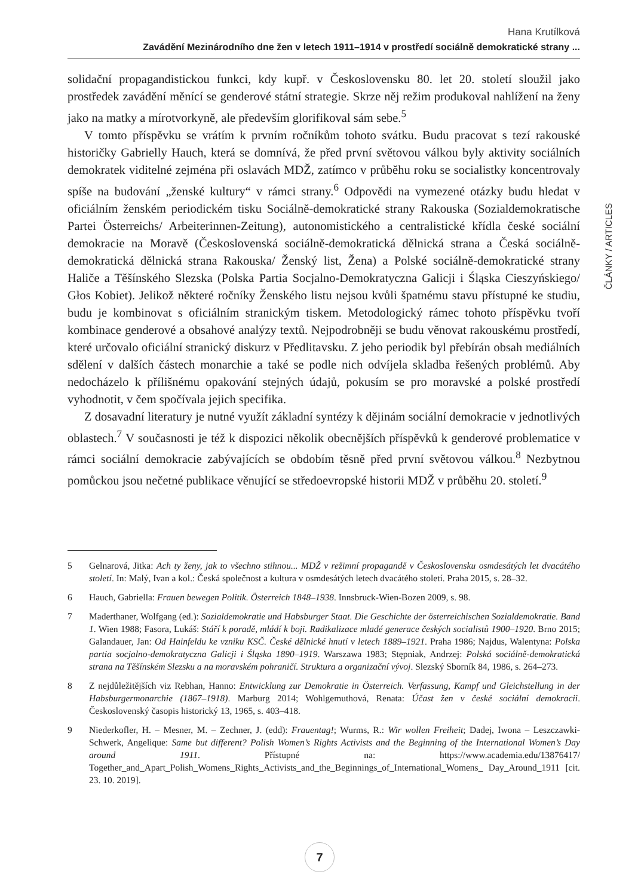Hana Krutílková
Zavádění Mezinárodního dne žen v letech 1911–1914 v prostředí sociálně demokratické strany ...
solidační propagandistickou funkci, kdy kupř. v Československu 80. let 20. století sloužil jako prostředek zavádění měnící se genderové státní strategie. Skrze něj režim produkoval nahlížení na ženy jako na matky a mírotvorkyně, ale především glorifikoval sám sebe.<sup>5</sup>
V tomto příspěvku se vrátím k prvním ročníkům tohoto svátku. Budu pracovat s tezí rakouské historičky Gabrielly Hauch, která se domnívá, že před první světovou válkou byly aktivity sociálních demokratek viditelné zejména při oslavách MDŽ, zatímco v průběhu roku se socialistky koncentrovaly spíše na budování „ženské kultury“ v rámci strany.<sup>6</sup> Odpovědi na vymezené otázky budu hledat v oficiálním ženském periodickém tisku Sociálně-demokratické strany Rakouska (Sozialdemokratische Partei Österreichs/ Arbeiterinnen-Zeitung), autonomistického a centralistické křídla české sociální demokracie na Moravě (Československá sociálně-demokratická dělnická strana a Česká sociálně-demokratická dělnická strana Rakouska/ Ženský list, Žena) a Polské sociálně-demokratické strany Haliče a Těšínského Slezska (Polska Partia Socjalno-Demokratyczna Galicji i Śląska Cieszyńskiego/ Głos Kobiet). Jelikož některé ročníky Ženského listu nejsou kvůli špatnému stavu přístupné ke studiu, budu je kombinovat s oficiálním stranickým tiskem. Metodologický rámec tohoto příspěvku tvoří kombinace genderové a obsahové analýzy textů. Nejpodrobněji se budu věnovat rakouskému prostředí, které určovalo oficiální stranický diskurz v Předlitavsku. Z jeho periodik byl přebírán obsah mediálních sdělení v dalších částech monarchie a také se podle nich odvíjela skladba řešených problémů. Aby nedocházelo k přílišnému opakování stejných údajů, pokusím se pro moravské a polské prostředí vyhodnotit, v čem spočívala jejich specifika.
Z dosavadní literatury je nutné využít základní syntézy k dějinám sociální demokracie v jednotlivých oblastech.<sup>7</sup> V současnosti je též k dispozici několik obecnějších příspěvků k genderové problematice v rámci sociální demokracie zabývajících se obdobím těsně před první světovou válkou.<sup>8</sup> Nezbytnou pomůckou jsou nečetné publikace věnující se středoevropské historii MDŽ v průběhu 20. století.<sup>9</sup>
ČLÁNKY / ARTICLES
5 Gelnarová, Jitka: Ach ty ženy, jak to všechno stihnou... MDŽ v režimní propagandě v Československu osmdesátých let dvacátého století. In: Malý, Ivan a kol.: Česká společnost a kultura v osmdesátých letech dvacátého století. Praha 2015, s. 28–32.
6 Hauch, Gabriella: Frauen bewegen Politik. Österreich 1848–1938. Innsbruck-Wien-Bozen 2009, s. 98.
7 Maderthaner, Wolfgang (ed.): Sozialdemokratie und Habsburger Staat. Die Geschichte der österreichischen Sozialdemokratie. Band 1. Wien 1988; Fasora, Lukáš: Stáří k poradě, mládí k boji. Radikalizace mladé generace českých socialistů 1900–1920. Brno 2015; Galandauer, Jan: Od Hainfeldu ke vzniku KSČ. České dělnické hnutí v letech 1889–1921. Praha 1986; Najdus, Walentyna: Polska partia socjalno-demokratyczna Galicji i Śląska 1890–1919. Warszawa 1983; Stępniak, Andrzej: Polská sociálně-demokratická strana na Těšínském Slezsku a na moravském pohraničí. Struktura a organizační vývoj. Slezský Sborník 84, 1986, s. 264–273.
8 Z nejdůležitějších viz Rebhan, Hanno: Entwicklung zur Demokratie in Österreich. Verfassung, Kampf und Gleichstellung in der Habsburgermonarchie (1867–1918). Marburg 2014; Wohlgemuthová, Renata: Účast žen v české sociální demokracii. Československý časopis historický 13, 1965, s. 403–418.
9 Niederkofler, H. – Mesner, M. – Zechner, J. (edd): Frauentag!; Wurms, R.: Wir wollen Freiheit; Dadej, Iwona – Leszczawki-Schwerk, Angelique: Same but different? Polish Women’s Rights Activists and the Beginning of the International Women’s Day around 1911. Přístupné na: https://www.academia.edu/13876417/ Together_and_Apart_Polish_Womens_Rights_Activists_and_the_Beginnings_of_International_Womens_ Day_Around_1911 [cit. 23. 10. 2019].
7